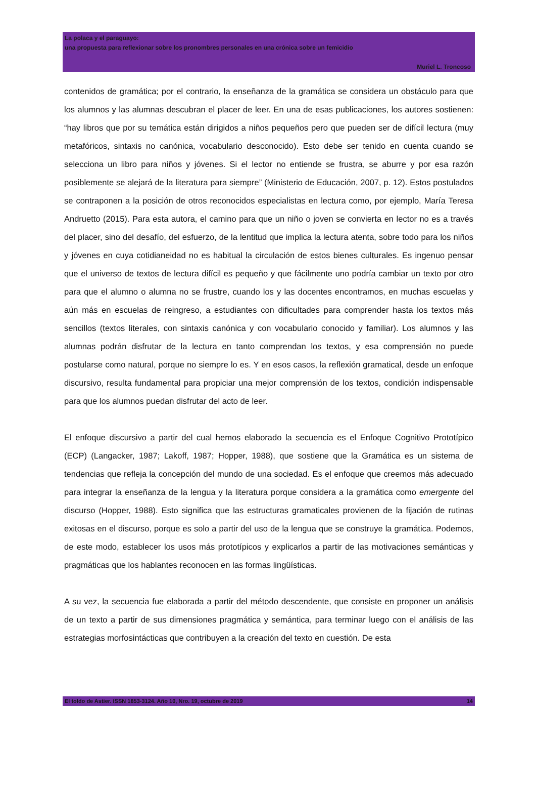La polaca y el paraguayo:
una propuesta para reflexionar sobre los pronombres personales en una crónica sobre un femicidio
Muriel L. Troncoso
contenidos de gramática; por el contrario, la enseñanza de la gramática se considera un obstáculo para que los alumnos y las alumnas descubran el placer de leer. En una de esas publicaciones, los autores sostienen: “hay libros que por su temática están dirigidos a niños pequeños pero que pueden ser de difícil lectura (muy metafóricos, sintaxis no canónica, vocabulario desconocido). Esto debe ser tenido en cuenta cuando se selecciona un libro para niños y jóvenes. Si el lector no entiende se frustra, se aburre y por esa razón posiblemente se alejará de la literatura para siempre” (Ministerio de Educación, 2007, p. 12). Estos postulados se contraponen a la posición de otros reconocidos especialistas en lectura como, por ejemplo, María Teresa Andruetto (2015). Para esta autora, el camino para que un niño o joven se convierta en lector no es a través del placer, sino del desafío, del esfuerzo, de la lentitud que implica la lectura atenta, sobre todo para los niños y jóvenes en cuya cotidianeidad no es habitual la circulación de estos bienes culturales. Es ingenuo pensar que el universo de textos de lectura difícil es pequeño y que fácilmente uno podría cambiar un texto por otro para que el alumno o alumna no se frustre, cuando los y las docentes encontramos, en muchas escuelas y aún más en escuelas de reingreso, a estudiantes con dificultades para comprender hasta los textos más sencillos (textos literales, con sintaxis canónica y con vocabulario conocido y familiar). Los alumnos y las alumnas podrán disfrutar de la lectura en tanto comprendan los textos, y esa comprensión no puede postularse como natural, porque no siempre lo es. Y en esos casos, la reflexión gramatical, desde un enfoque discursivo, resulta fundamental para propiciar una mejor comprensión de los textos, condición indispensable para que los alumnos puedan disfrutar del acto de leer.
El enfoque discursivo a partir del cual hemos elaborado la secuencia es el Enfoque Cognitivo Prototípico (ECP) (Langacker, 1987; Lakoff, 1987; Hopper, 1988), que sostiene que la Gramática es un sistema de tendencias que refleja la concepción del mundo de una sociedad. Es el enfoque que creemos más adecuado para integrar la enseñanza de la lengua y la literatura porque considera a la gramática como emergente del discurso (Hopper, 1988). Esto significa que las estructuras gramaticales provienen de la fijación de rutinas exitosas en el discurso, porque es solo a partir del uso de la lengua que se construye la gramática. Podemos, de este modo, establecer los usos más prototípicos y explicarlos a partir de las motivaciones semánticas y pragmáticas que los hablantes reconocen en las formas lingüísticas.
A su vez, la secuencia fue elaborada a partir del método descendente, que consiste en proponer un análisis de un texto a partir de sus dimensiones pragmática y semántica, para terminar luego con el análisis de las estrategias morfosintácticas que contribuyen a la creación del texto en cuestión. De esta
El toldo de Astier. ISSN 1853-3124. Año 10, Nro. 19, octubre de 2019 14